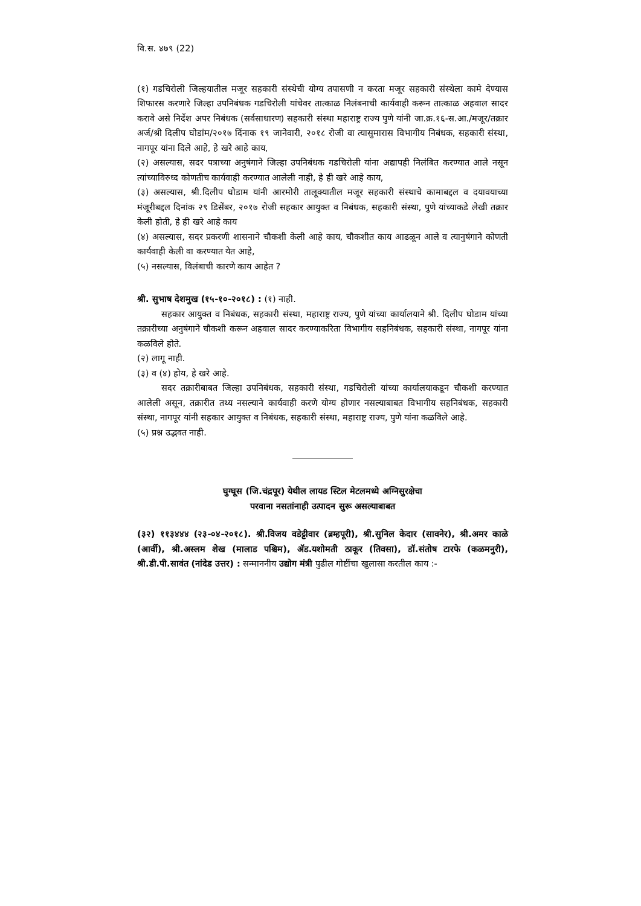वि.स. ४७९ (22)
(१) गडचिरोली जिल्हयातील मजूर सहकारी संस्थेची योग्य तपासणी न करता मजूर सहकारी संस्थेला कामे देण्यास शिफारस करणारे जिल्हा उपनिबंधक गडचिरोली यांचेवर तात्काळ निलंबनाची कार्यवाही करून तात्काळ अहवाल सादर करावे असे निर्देश अपर निबंधक (सर्वसाधारण) सहकारी संस्था महाराष्ट्र राज्य पुणे यांनी जा.क्र.१६-स.आ./मजूर/तक्रार अर्ज/श्री दिलीप घोडांम/२०१७ दिंनाक १९ जानेवारी, २०१८ रोजी वा त्यासुमारास विभागीय निबंधक, सहकारी संस्था, नागपूर यांना दिले आहे, हे खरे आहे काय,
(२) असल्यास, सदर पत्राच्या अनुषंगाने जिल्हा उपनिबंधक गडचिरोली यांना अद्यापही निलंबित करण्यात आले नसून त्यांच्याविरुध्द कोणतीच कार्यवाही करण्यात आलेली नाही, हे ही खरे आहे काय,
(३) असल्यास, श्री.दिलीप घोडाम यांनी आरमोरी तालूक्यातील मजूर सहकारी संस्थाचे कामाबद्दल व दयावयाच्या मंजूरीबद्दल दिनांक २९ डिसेंबर, २०१७ रोजी सहकार आयुक्त व निबंधक, सहकारी संस्था, पुणे यांच्याकडे लेखी तक्रार केली होती, हे ही खरे आहे काय
(४) असल्यास, सदर प्रकरणी शासनाने चौकशी केली आहे काय, चौकशीत काय आढळून आले व त्यानुषंगाने कोणती कार्यवाही केली वा करण्यात येत आहे,
(५) नसल्यास, विलंबाची कारणे काय आहेत ?
श्री. सुभाष देशमुख (१५-१०-२०१८) : (१) नाही.
सहकार आयुक्त व निबंधक, सहकारी संस्था, महाराष्ट्र राज्य, पुणे यांच्या कार्यालयाने श्री. दिलीप घोडाम यांच्या तक्रारीच्या अनुषंगाने चौकशी करून अहवाल सादर करण्याकरिता विभागीय सहनिबंधक, सहकारी संस्था, नागपूर यांना कळविले होते.
(२) लागू नाही.
(३) व (४) होय, हे खरे आहे.
सदर तक्रारीबाबत जिल्हा उपनिबंधक, सहकारी संस्था, गडचिरोली यांच्या कार्यालयाकडून चौकशी करण्यात आलेली असून, तक्रारीत तथ्य नसल्याने कार्यवाही करणे योग्य होणार नसल्याबाबत विभागीय सहनिबंधक, सहकारी संस्था, नागपूर यांनी सहकार आयुक्त व निबंधक, सहकारी संस्था, महाराष्ट्र राज्य, पुणे यांना कळविले आहे.
(५) प्रश्न उद्भवत नाही.
घुग्घूस (जि.चंद्रपूर) येथील लायड स्टिल मेटलमध्ये अग्निसुरक्षेचा
परवाना नसतांनाही उत्पादन सुरू असल्याबाबत
(३२) ११३४४४ (२३-०४-२०१८). श्री.विजय वडेट्टीवार (ब्रम्हपूरी), श्री.सुनिल केदार (सावनेर), श्री.अमर काळे (आर्वी), श्री.अस्लम शेख (मालाड पश्चिम), ॲड.यशोमती ठाकूर (तिवसा), डॉ.संतोष टारफे (कळमनुरी), श्री.डी.पी.सावंत (नांदेड उत्तर) : सन्माननीय उद्योग मंत्री पुढील गोष्टींचा खुलासा करतील काय :-